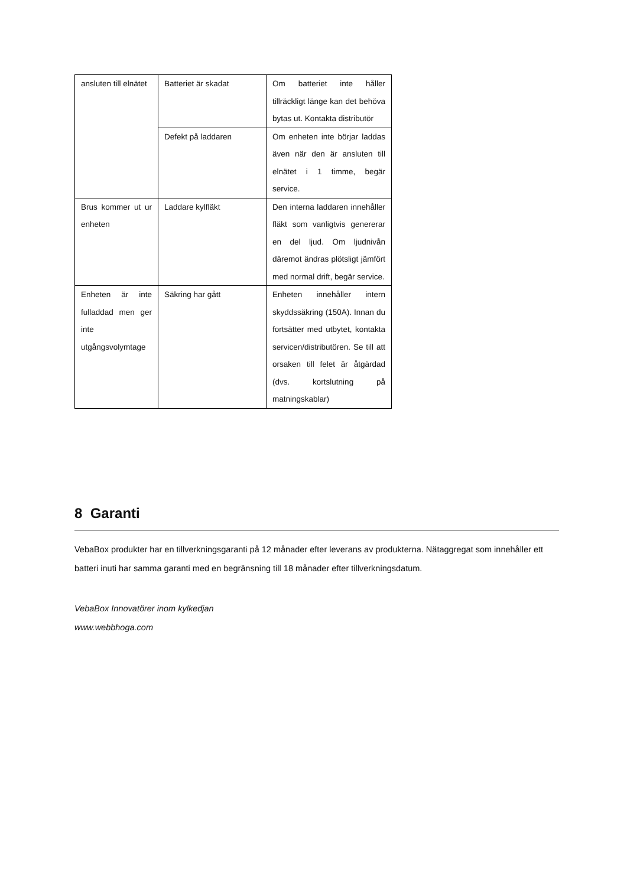| ansluten till elnätet | Batteriet är skadat | Om batteriet inte håller tillräckligt länge kan det behöva bytas ut. Kontakta distributör |
| | Defekt på laddaren | Om enheten inte börjar laddas även när den är ansluten till elnätet i 1 timme, begär service. |
| Brus kommer ut ur enheten | Laddare kylfläkt | Den interna laddaren innehåller fläkt som vanligtvis genererar en del ljud. Om ljudnivån däremot ändras plötsligt jämfört med normal drift, begär service. |
| Enheten är inte fulladdad men ger inte utgångsvolymtage | Säkring har gått | Enheten innehåller intern skyddssäkring (150A). Innan du fortsätter med utbytet, kontakta servicen/distributören. Se till att orsaken till felet är åtgärdad (dvs. kortslutning på matningskablar) |
8 Garanti
VebaBox produkter har en tillverkningsgaranti på 12 månader efter leverans av produkterna. Nätaggregat som innehåller ett batteri inuti har samma garanti med en begränsning till 18 månader efter tillverkningsdatum.
VebaBox Innovatörer inom kylkedjan
www.webbhoga.com